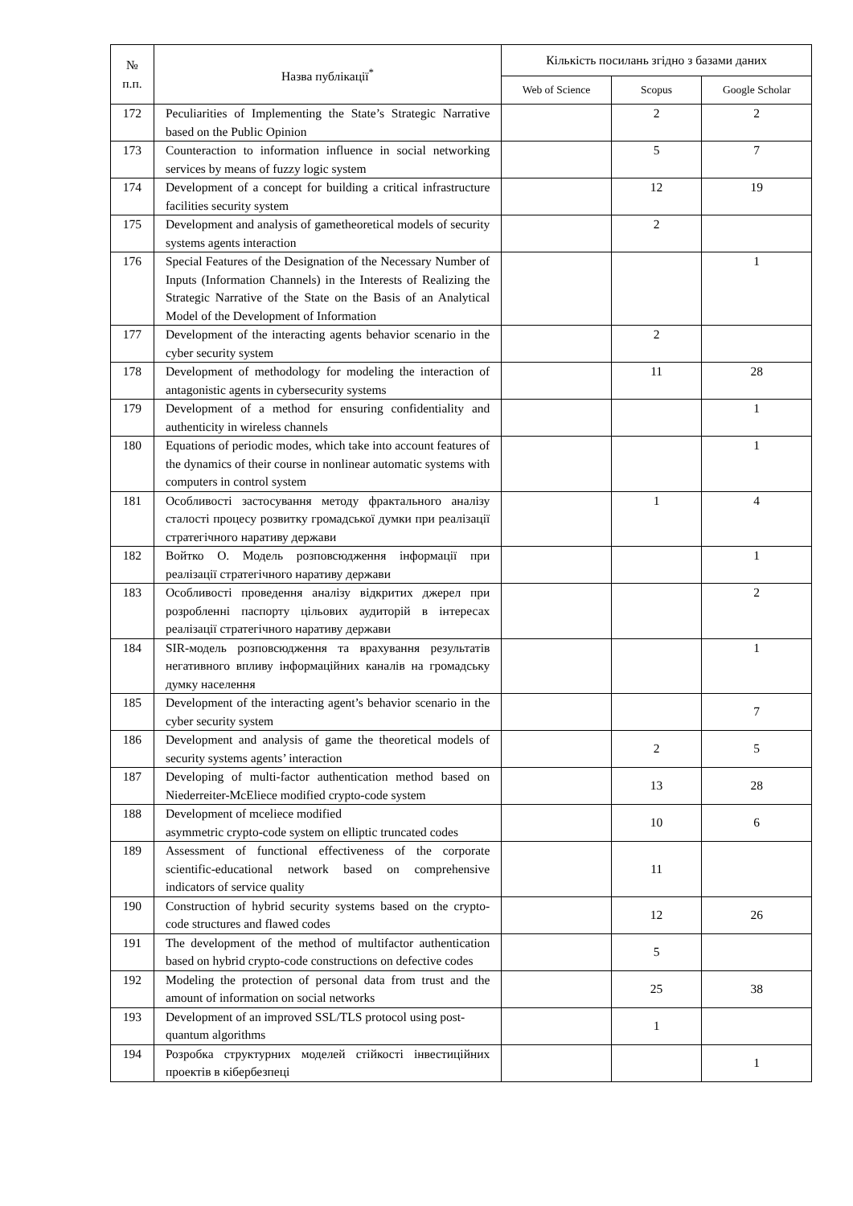| № п.п. | Назва публікації<sup>*</sup> | Кількість посилань згідно з базами даних | | |
| --- | --- | --- | --- | --- |
| | | Web of Science | Scopus | Google Scholar |
| 172 | Peculiarities of Implementing the State’s Strategic Narrative based on the Public Opinion | | 2 | 2 |
| 173 | Counteraction to information influence in social networking services by means of fuzzy logic system | | 5 | 7 |
| 174 | Development of a concept for building a critical infrastructure facilities security system | | 12 | 19 |
| 175 | Development and analysis of gametheoretical models of security systems agents interaction | | 2 | |
| 176 | Special Features of the Designation of the Necessary Number of Inputs (Information Channels) in the Interests of Realizing the Strategic Narrative of the State on the Basis of an Analytical Model of the Development of Information | | | 1 |
| 177 | Development of the interacting agents behavior scenario in the cyber security system | | 2 | |
| 178 | Development of methodology for modeling the interaction of antagonistic agents in cybersecurity systems | | 11 | 28 |
| 179 | Development of a method for ensuring confidentiality and authenticity in wireless channels | | | 1 |
| 180 | Equations of periodic modes, which take into account features of the dynamics of their course in nonlinear automatic systems with computers in control system | | | 1 |
| 181 | Особливості застосування методу фрактального аналізу сталості процесу розвитку громадської думки при реалізації стратегічного наративу держави | | 1 | 4 |
| 182 | Войтко О. Модель розповсюдження інформації при реалізації стратегічного наративу держави | | | 1 |
| 183 | Особливості проведення аналізу відкритих джерел при розробленні паспорту цільових аудиторій в інтересах реалізації стратегічного наративу держави | | | 2 |
| 184 | SIR-модель розповсюдження та врахування результатів негативного впливу інформаційних каналів на громадську думку населення | | | 1 |
| 185 | Development of the interacting agent’s behavior scenario in the cyber security system | | | 7 |
| 186 | Development and analysis of game the theoretical models of security systems agents’ interaction | | 2 | 5 |
| 187 | Developing of multi-factor authentication method based on Niederreiter-McEliece modified crypto-code system | | 13 | 28 |
| 188 | Development of mceliece modified asymmetric crypto-code system on elliptic truncated codes | | 10 | 6 |
| 189 | Assessment of functional effectiveness of the corporate scientific-educational network based on comprehensive indicators of service quality | | 11 | |
| 190 | Construction of hybrid security systems based on the crypto-code structures and flawed codes | | 12 | 26 |
| 191 | The development of the method of multifactor authentication based on hybrid crypto-code constructions on defective codes | | 5 | |
| 192 | Modeling the protection of personal data from trust and the amount of information on social networks | | 25 | 38 |
| 193 | Development of an improved SSL/TLS protocol using post-quantum algorithms | | 1 | |
| 194 | Розробка структурних моделей стійкості інвестиційних проектів в кібербезпеці | | | 1 |